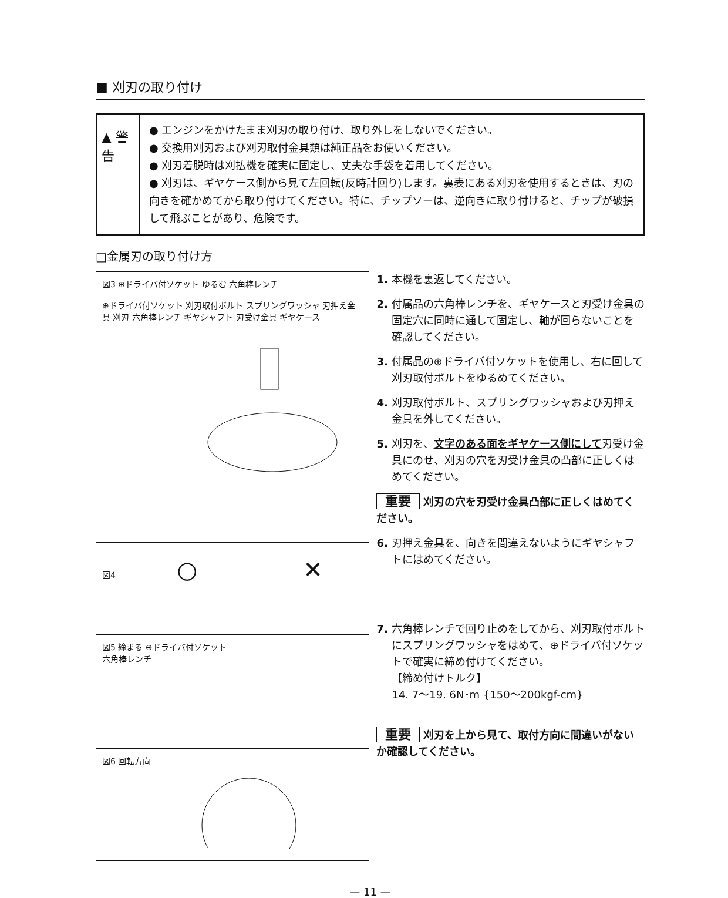■ 刈刃の取り付け
▲ 警 告
● エンジンをかけたまま刈刃の取り付け、取り外しをしないでください。
● 交換用刈刃および刈刃取付金具類は純正品をお使いください。
● 刈刃着脱時は刈払機を確実に固定し、丈夫な手袋を着用してください。
● 刈刃は、ギヤケース側から見て左回転(反時計回り)します。裏表にある刈刃を使用するときは、刃の向きを確かめてから取り付けてください。特に、チップソーは、逆向きに取り付けると、チップが破損して飛ぶことがあり、危険です。
□金属刃の取り付け方
図3 ⊕ドライバ付ソケット ゆるむ 六角棒レンチ
⊕ドライバ付ソケット 刈刃取付ボルト スプリングワッシャ 刃押え金具 刈刃 六角棒レンチ ギヤシャフト 刃受け金具 ギヤケース
図4 ○ ✕
図5 締まる ⊕ドライバ付ソケット
六角棒レンチ
図6 回転方向
1. 本機を裏返してください。
2. 付属品の六角棒レンチを、ギヤケースと刃受け金具の固定穴に同時に通して固定し、軸が回らないことを確認してください。
3. 付属品の⊕ドライバ付ソケットを使用し、右に回して刈刃取付ボルトをゆるめてください。
4. 刈刃取付ボルト、スプリングワッシャおよび刃押え金具を外してください。
5. 刈刃を、文字のある面をギヤケース側にして刃受け金具にのせ、刈刃の穴を刃受け金具の凸部に正しくはめてください。
重要 刈刃の穴を刃受け金具凸部に正しくはめてください。
6. 刃押え金具を、向きを間違えないようにギヤシャフトにはめてください。
7. 六角棒レンチで回り止めをしてから、刈刃取付ボルトにスプリングワッシャをはめて、⊕ドライバ付ソケットで確実に締め付けてください。
【締め付けトルク】
14. 7～19. 6N･m {150～200kgf-cm}
重要 刈刃を上から見て、取付方向に間違いがないか確認してください。
— 11 —